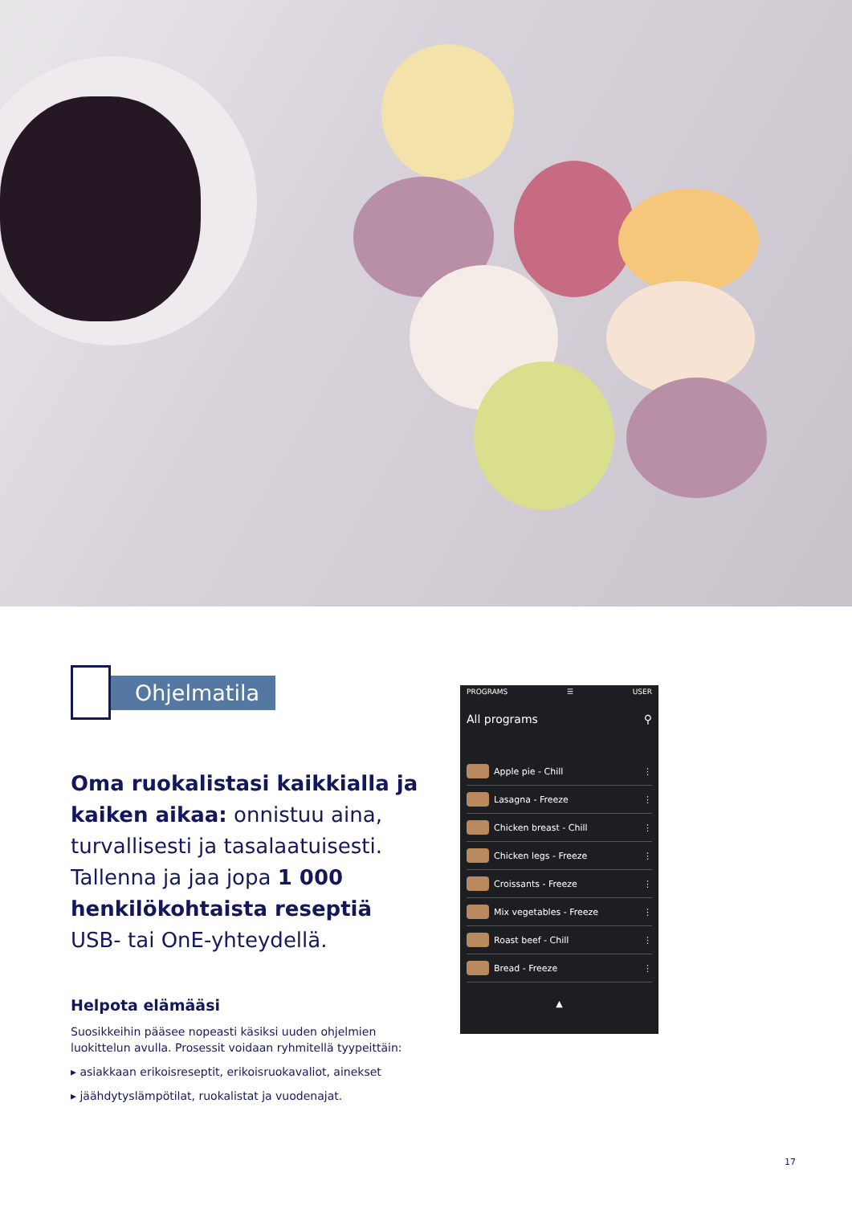Ohjelmatila
Oma ruokalistasi kaikkialla ja kaiken aikaa: onnistuu aina, turvallisesti ja tasalaatuisesti. Tallenna ja jaa jopa 1 000 henkilökohtaista reseptiä USB- tai OnE-yhteydellä.
Helpota elämääsi
Suosikkeihin pääsee nopeasti käsiksi uuden ohjelmien luokittelun avulla. Prosessit voidaan ryhmitellä tyypeittäin:
▸ asiakkaan erikoisreseptit, erikoisruokavaliot, ainekset
▸ jäähdytyslämpötilat, ruokalistat ja vuodenajat.
PROGRAMS ☰ USER
All programs ⚲
Apple pie - Chill ⋮
Lasagna - Freeze ⋮
Chicken breast - Chill ⋮
Chicken legs - Freeze ⋮
Croissants - Freeze ⋮
Mix vegetables - Freeze ⋮
Roast beef - Chill ⋮
Bread - Freeze ⋮
▲
17